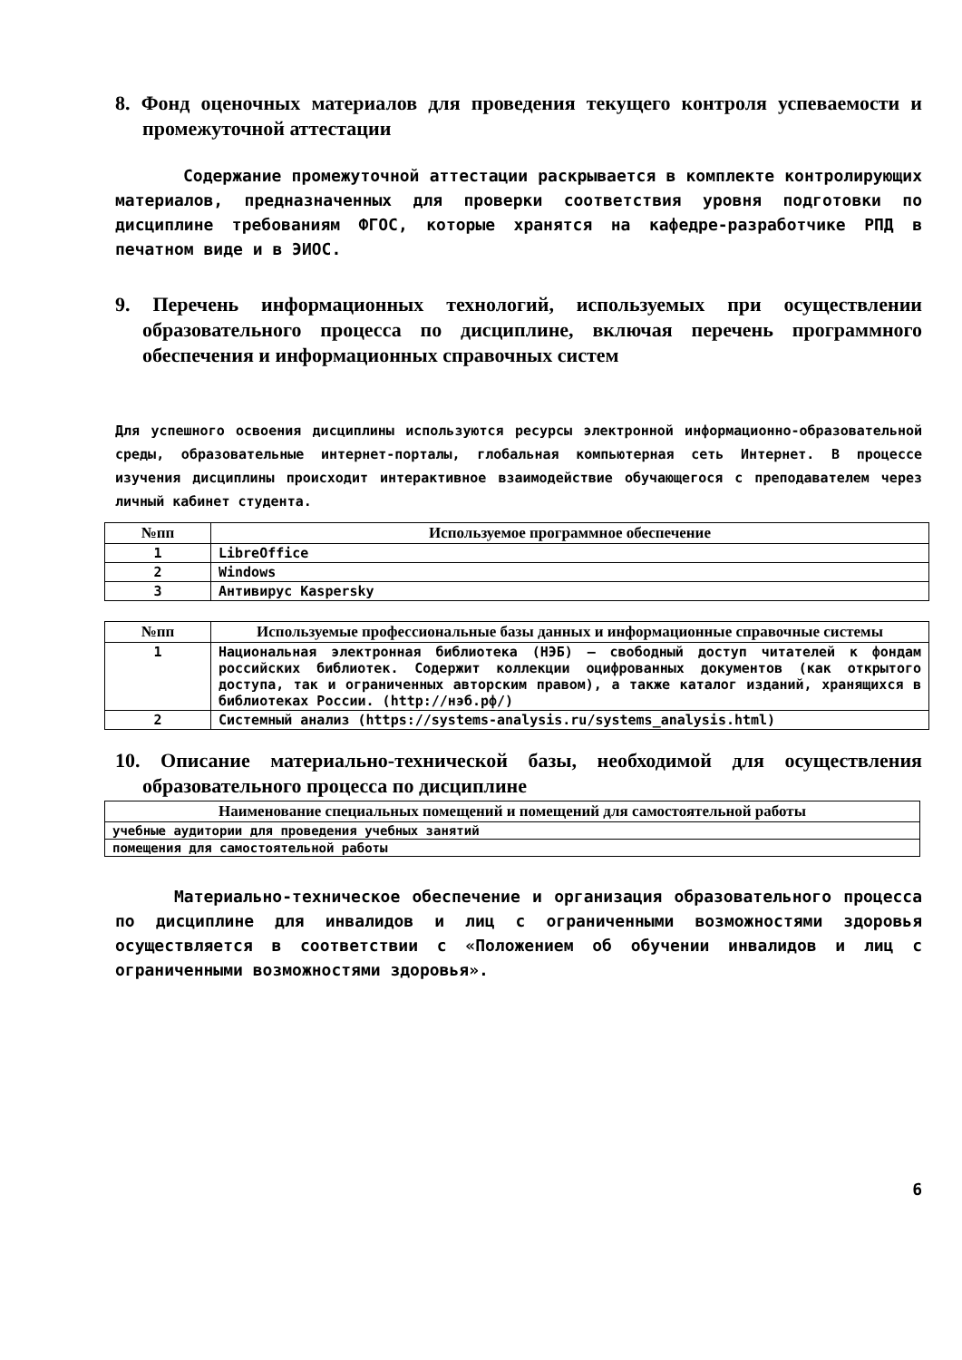8. Фонд оценочных материалов для проведения текущего контроля успеваемости и промежуточной аттестации
Содержание промежуточной аттестации раскрывается в комплекте контролирующих материалов, предназначенных для проверки соответствия уровня подготовки по дисциплине требованиям ФГОС, которые хранятся на кафедре-разработчике РПД в печатном виде и в ЭИОС.
9. Перечень информационных технологий, используемых при осуществлении образовательного процесса по дисциплине, включая перечень программного обеспечения и информационных справочных систем
Для успешного освоения дисциплины используются ресурсы электронной информационно-образовательной среды, образовательные интернет-порталы, глобальная компьютерная сеть Интернет. В процессе изучения дисциплины происходит интерактивное взаимодействие обучающегося с преподавателем через личный кабинет студента.
| №пп | Используемое программное обеспечение |
| --- | --- |
| 1 | LibreOffice |
| 2 | Windows |
| 3 | Антивирус Kaspersky |
| №пп | Используемые профессиональные базы данных и информационные справочные системы |
| --- | --- |
| 1 | Национальная электронная библиотека (НЭБ) — свободный доступ читателей к фондам российских библиотек. Содержит коллекции оцифрованных документов (как открытого доступа, так и ограниченных авторским правом), а также каталог изданий, хранящихся в библиотеках России. (http://нэб.рф/) |
| 2 | Системный анализ (https://systems-analysis.ru/systems_analysis.html) |
10. Описание материально-технической базы, необходимой для осуществления образовательного процесса по дисциплине
| Наименование специальных помещений и помещений для самостоятельной работы |
| --- |
| учебные аудитории для проведения учебных занятий |
| помещения для самостоятельной работы |
Материально-техническое обеспечение и организация образовательного процесса по дисциплине для инвалидов и лиц с ограниченными возможностями здоровья осуществляется в соответствии с «Положением об обучении инвалидов и лиц с ограниченными возможностями здоровья».
6